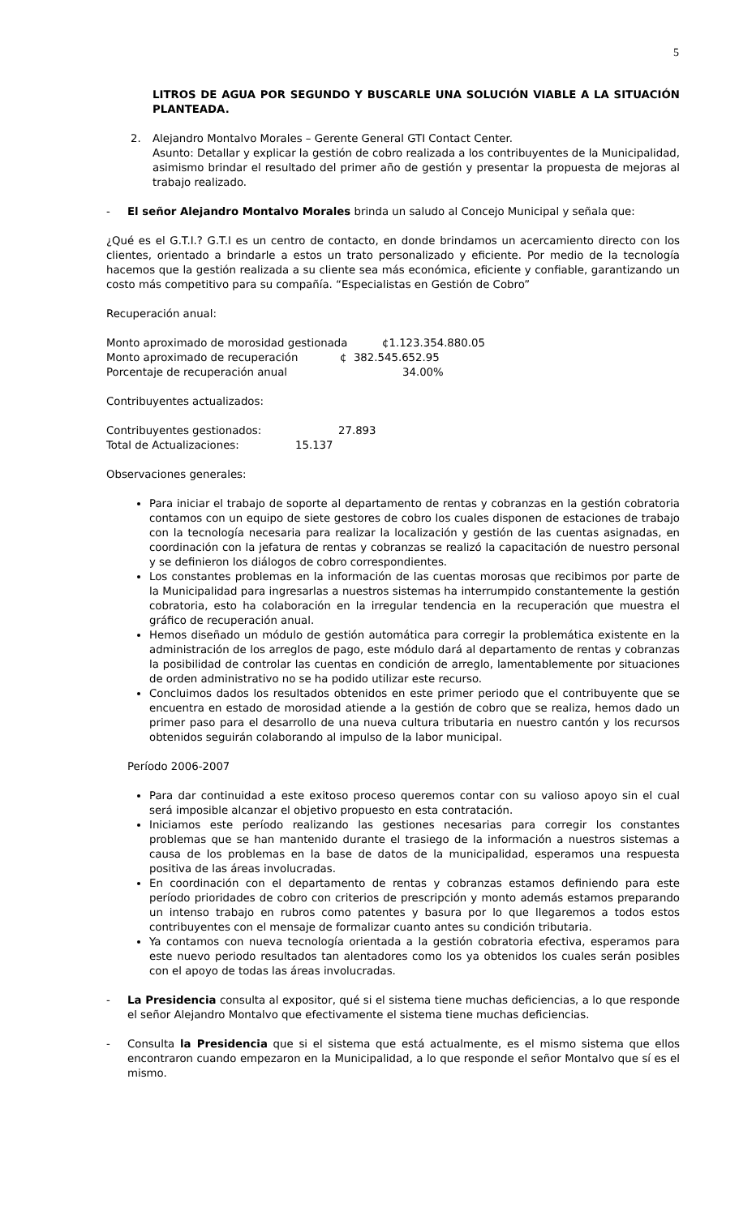5
LITROS DE AGUA POR SEGUNDO Y BUSCARLE UNA SOLUCIÓN VIABLE A LA SITUACIÓN PLANTEADA.
2. Alejandro Montalvo Morales – Gerente General GTI Contact Center.
Asunto: Detallar y explicar la gestión de cobro realizada a los contribuyentes de la Municipalidad, asimismo brindar el resultado del primer año de gestión y presentar la propuesta de mejoras al trabajo realizado.
- El señor Alejandro Montalvo Morales brinda un saludo al Concejo Municipal y señala que:
¿Qué es el G.T.I.? G.T.I es un centro de contacto, en donde brindamos un acercamiento directo con los clientes, orientado a brindarle a estos un trato personalizado y eficiente. Por medio de la tecnología hacemos que la gestión realizada a su cliente sea más económica, eficiente y confiable, garantizando un costo más competitivo para su compañía. “Especialistas en Gestión de Cobro”
Recuperación anual:
| Monto aproximado de morosidad gestionada | ¢1.123.354.880.05 |
| Monto aproximado de recuperación | ¢ 382.545.652.95 |
| Porcentaje de recuperación anual | 34.00% |
Contribuyentes actualizados:
| Contribuyentes gestionados: | 27.893 |
| Total de Actualizaciones: 15.137 | |
Observaciones generales:
Para iniciar el trabajo de soporte al departamento de rentas y cobranzas en la gestión cobratoria contamos con un equipo de siete gestores de cobro los cuales disponen de estaciones de trabajo con la tecnología necesaria para realizar la localización y gestión de las cuentas asignadas, en coordinación con la jefatura de rentas y cobranzas se realizó la capacitación de nuestro personal y se definieron los diálogos de cobro correspondientes.
Los constantes problemas en la información de las cuentas morosas que recibimos por parte de la Municipalidad para ingresarlas a nuestros sistemas ha interrumpido constantemente la gestión cobratoria, esto ha colaboración en la irregular tendencia en la recuperación que muestra el gráfico de recuperación anual.
Hemos diseñado un módulo de gestión automática para corregir la problemática existente en la administración de los arreglos de pago, este módulo dará al departamento de rentas y cobranzas la posibilidad de controlar las cuentas en condición de arreglo, lamentablemente por situaciones de orden administrativo no se ha podido utilizar este recurso.
Concluimos dados los resultados obtenidos en este primer periodo que el contribuyente que se encuentra en estado de morosidad atiende a la gestión de cobro que se realiza, hemos dado un primer paso para el desarrollo de una nueva cultura tributaria en nuestro cantón y los recursos obtenidos seguirán colaborando al impulso de la labor municipal.
Período 2006-2007
Para dar continuidad a este exitoso proceso queremos contar con su valioso apoyo sin el cual será imposible alcanzar el objetivo propuesto en esta contratación.
Iniciamos este período realizando las gestiones necesarias para corregir los constantes problemas que se han mantenido durante el trasiego de la información a nuestros sistemas a causa de los problemas en la base de datos de la municipalidad, esperamos una respuesta positiva de las áreas involucradas.
En coordinación con el departamento de rentas y cobranzas estamos definiendo para este período prioridades de cobro con criterios de prescripción y monto además estamos preparando un intenso trabajo en rubros como patentes y basura por lo que llegaremos a todos estos contribuyentes con el mensaje de formalizar cuanto antes su condición tributaria.
Ya contamos con nueva tecnología orientada a la gestión cobratoria efectiva, esperamos para este nuevo periodo resultados tan alentadores como los ya obtenidos los cuales serán posibles con el apoyo de todas las áreas involucradas.
- La Presidencia consulta al expositor, qué si el sistema tiene muchas deficiencias, a lo que responde el señor Alejandro Montalvo que efectivamente el sistema tiene muchas deficiencias.
- Consulta la Presidencia que si el sistema que está actualmente, es el mismo sistema que ellos encontraron cuando empezaron en la Municipalidad, a lo que responde el señor Montalvo que sí es el mismo.